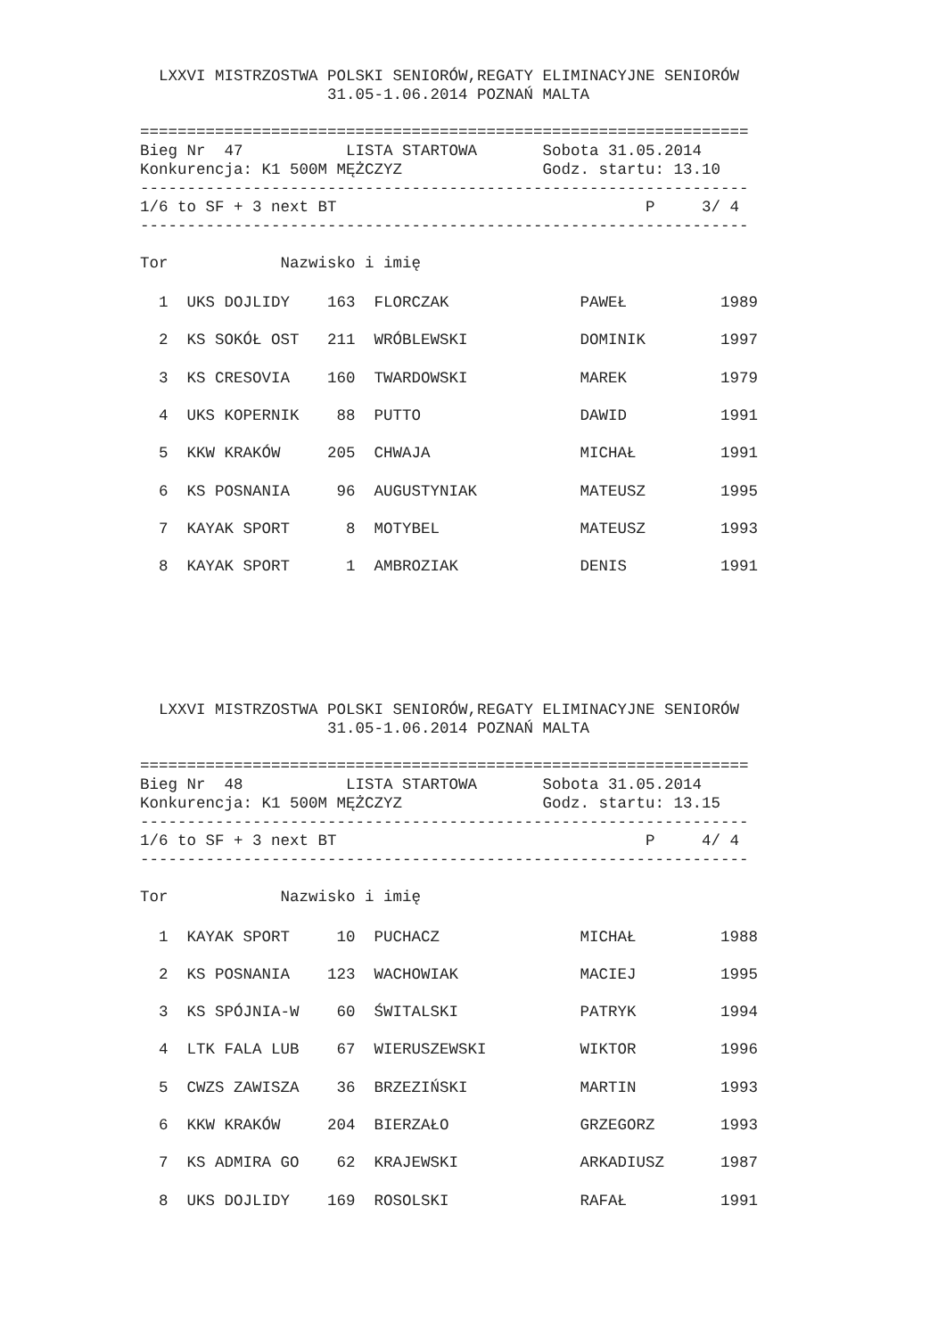LXXVI MISTRZOSTWA POLSKI SENIORÓW,REGATY ELIMINACYJNE SENIORÓW
                    31.05-1.06.2014 POZNAŃ MALTA

=================================================================
Bieg Nr  47           LISTA STARTOWA       Sobota 31.05.2014
Konkurencja: K1 500M MĘŻCZYZ               Godz. startu: 13.10
-----------------------------------------------------------------
1/6 to SF + 3 next BT                                 P     3/ 4
-----------------------------------------------------------------

Tor            Nazwisko i imię
| 1 UKS DOJLIDY 163 FLORCZAK PAWEŁ 1989 |
| 2 KS SOKÓŁ OST 211 WRÓBLEWSKI DOMINIK 1997 |
| 3 KS CRESOVIA 160 TWARDOWSKI MAREK 1979 |
| 4 UKS KOPERNIK 88 PUTTO DAWID 1991 |
| 5 KKW KRAKÓW 205 CHWAJA MICHAŁ 1991 |
| 6 KS POSNANIA 96 AUGUSTYNIAK MATEUSZ 1995 |
| 7 KAYAK SPORT 8 MOTYBEL MATEUSZ 1993 |
| 8 KAYAK SPORT 1 AMBROZIAK DENIS 1991 |
  LXXVI MISTRZOSTWA POLSKI SENIORÓW,REGATY ELIMINACYJNE SENIORÓW
                    31.05-1.06.2014 POZNAŃ MALTA

=================================================================
Bieg Nr  48           LISTA STARTOWA       Sobota 31.05.2014
Konkurencja: K1 500M MĘŻCZYZ               Godz. startu: 13.15
-----------------------------------------------------------------
1/6 to SF + 3 next BT                                 P     4/ 4
-----------------------------------------------------------------

Tor            Nazwisko i imię
| 1 KAYAK SPORT 10 PUCHACZ MICHAŁ 1988 |
| 2 KS POSNANIA 123 WACHOWIAK MACIEJ 1995 |
| 3 KS SPÓJNIA-W 60 ŚWITALSKI PATRYK 1994 |
| 4 LTK FALA LUB 67 WIERUSZEWSKI WIKTOR 1996 |
| 5 CWZS ZAWISZA 36 BRZEZIŃSKI MARTIN 1993 |
| 6 KKW KRAKÓW 204 BIERZAŁO GRZEGORZ 1993 |
| 7 KS ADMIRA GO 62 KRAJEWSKI ARKADIUSZ 1987 |
| 8 UKS DOJLIDY 169 ROSOLSKI RAFAŁ 1991 |